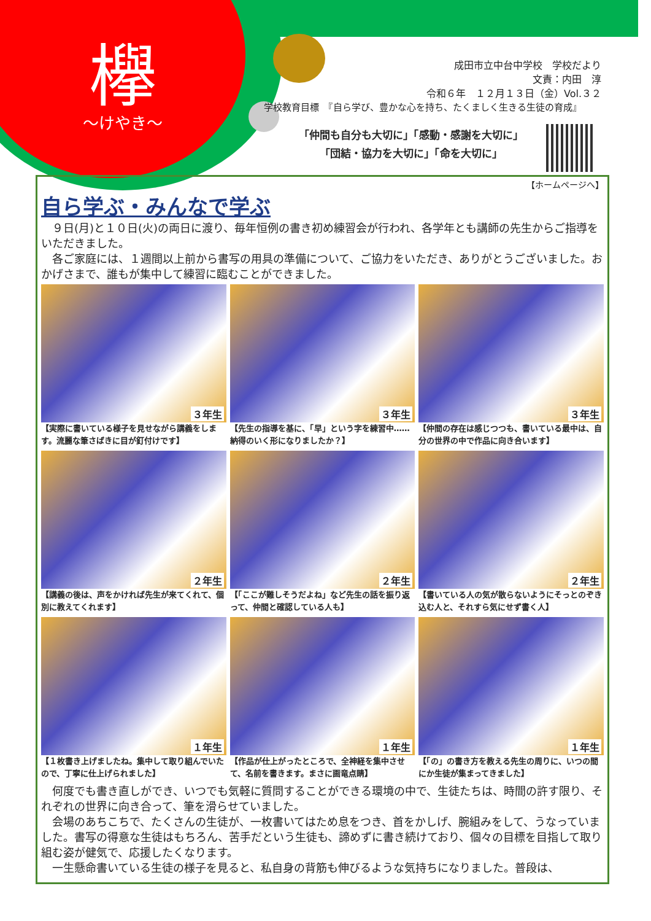欅
～けやき～
成田市立中台中学校　学校だより
文責：内田　淳
令和６年　１２月１３日（金）Vol.３２
学校教育目標　『自ら学び、豊かな心を持ち、たくましく生きる生徒の育成』
「仲間も自分も大切に」「感動・感謝を大切に」
「団結・協力を大切に」「命を大切に」
【ホームページへ】
自ら学ぶ・みんなで学ぶ
９日(月)と１０日(火)の両日に渡り、毎年恒例の書き初め練習会が行われ、各学年とも講師の先生からご指導をいただきました。
各ご家庭には、１週間以上前から書写の用具の準備について、ご協力をいただき、ありがとうございました。おかげさまで、誰もが集中して練習に臨むことができました。
３年生
【実際に書いている様子を見せながら講義をします。流麗な筆さばきに目が釘付けです】
３年生
【先生の指導を基に、「早」という字を練習中……納得のいく形になりましたか？】
３年生
【仲間の存在は感じつつも、書いている最中は、自分の世界の中で作品に向き合います】
２年生
【講義の後は、声をかければ先生が来てくれて、個別に教えてくれます】
２年生
【「ここが難しそうだよね」など先生の話を振り返って、仲間と確認している人も】
２年生
【書いている人の気が散らないようにそっとのぞき込む人と、それすら気にせず書く人】
１年生
【１枚書き上げましたね。集中して取り組んでいたので、丁寧に仕上げられました】
１年生
【作品が仕上がったところで、全神経を集中させて、名前を書きます。まさに画竜点睛】
１年生
【「の」の書き方を教える先生の周りに、いつの間にか生徒が集まってきました】
何度でも書き直しができ、いつでも気軽に質問することができる環境の中で、生徒たちは、時間の許す限り、それぞれの世界に向き合って、筆を滑らせていました。
会場のあちこちで、たくさんの生徒が、一枚書いてはため息をつき、首をかしげ、腕組みをして、うなっていました。書写の得意な生徒はもちろん、苦手だという生徒も、諦めずに書き続けており、個々の目標を目指して取り組む姿が健気で、応援したくなります。
一生懸命書いている生徒の様子を見ると、私自身の背筋も伸びるような気持ちになりました。普段は、